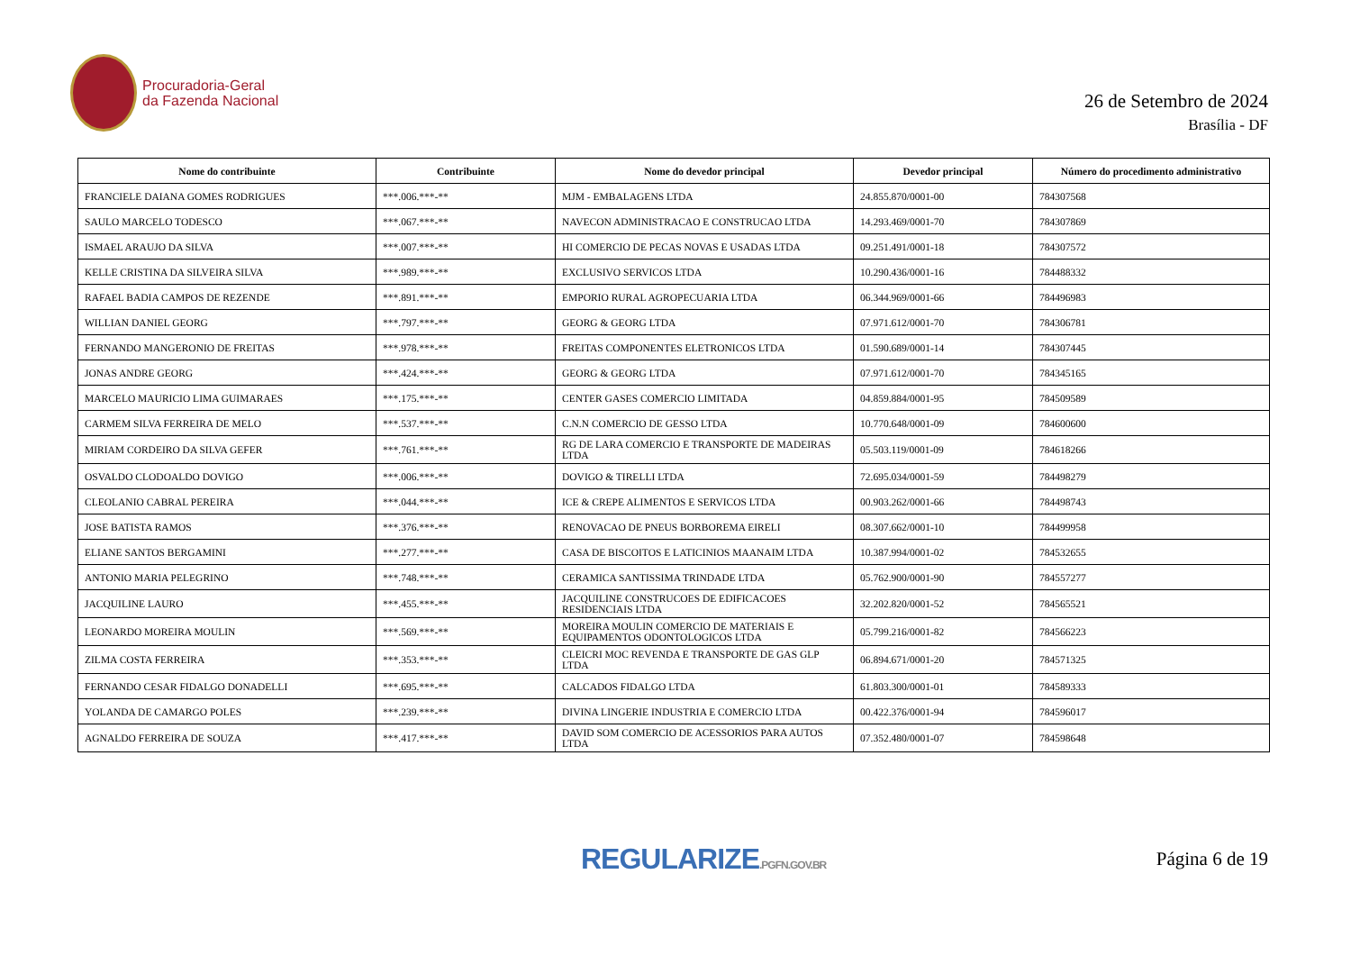Procuradoria-Geral
da Fazenda Nacional
26 de Setembro de 2024
Brasília - DF
| Nome do contribuinte | Contribuinte | Nome do devedor principal | Devedor principal | Número do procedimento administrativo |
| --- | --- | --- | --- | --- |
| FRANCIELE DAIANA GOMES RODRIGUES | ***.006.***-** | MJM - EMBALAGENS LTDA | 24.855.870/0001-00 | 784307568 |
| SAULO MARCELO TODESCO | ***.067.***-** | NAVECON ADMINISTRACAO E CONSTRUCAO LTDA | 14.293.469/0001-70 | 784307869 |
| ISMAEL ARAUJO DA SILVA | ***.007.***-** | HI COMERCIO DE PECAS NOVAS E USADAS LTDA | 09.251.491/0001-18 | 784307572 |
| KELLE CRISTINA DA SILVEIRA SILVA | ***.989.***-** | EXCLUSIVO SERVICOS LTDA | 10.290.436/0001-16 | 784488332 |
| RAFAEL BADIA CAMPOS DE REZENDE | ***.891.***-** | EMPORIO RURAL AGROPECUARIA LTDA | 06.344.969/0001-66 | 784496983 |
| WILLIAN DANIEL GEORG | ***.797.***-** | GEORG & GEORG LTDA | 07.971.612/0001-70 | 784306781 |
| FERNANDO MANGERONIO DE FREITAS | ***.978.***-** | FREITAS COMPONENTES ELETRONICOS LTDA | 01.590.689/0001-14 | 784307445 |
| JONAS ANDRE GEORG | ***.424.***-** | GEORG & GEORG LTDA | 07.971.612/0001-70 | 784345165 |
| MARCELO MAURICIO LIMA GUIMARAES | ***.175.***-** | CENTER GASES COMERCIO LIMITADA | 04.859.884/0001-95 | 784509589 |
| CARMEM SILVA FERREIRA DE MELO | ***.537.***-** | C.N.N COMERCIO DE GESSO LTDA | 10.770.648/0001-09 | 784600600 |
| MIRIAM CORDEIRO DA SILVA GEFER | ***.761.***-** | RG DE LARA COMERCIO E TRANSPORTE DE MADEIRAS LTDA | 05.503.119/0001-09 | 784618266 |
| OSVALDO CLODOALDO DOVIGO | ***.006.***-** | DOVIGO & TIRELLI LTDA | 72.695.034/0001-59 | 784498279 |
| CLEOLANIO CABRAL PEREIRA | ***.044.***-** | ICE & CREPE ALIMENTOS E SERVICOS LTDA | 00.903.262/0001-66 | 784498743 |
| JOSE BATISTA RAMOS | ***.376.***-** | RENOVACAO DE PNEUS BORBOREMA EIRELI | 08.307.662/0001-10 | 784499958 |
| ELIANE SANTOS BERGAMINI | ***.277.***-** | CASA DE BISCOITOS E LATICINIOS MAANAIM LTDA | 10.387.994/0001-02 | 784532655 |
| ANTONIO MARIA PELEGRINO | ***.748.***-** | CERAMICA SANTISSIMA TRINDADE LTDA | 05.762.900/0001-90 | 784557277 |
| JACQUILINE LAURO | ***.455.***-** | JACQUILINE CONSTRUCOES DE EDIFICACOES RESIDENCIAIS LTDA | 32.202.820/0001-52 | 784565521 |
| LEONARDO MOREIRA MOULIN | ***.569.***-** | MOREIRA MOULIN COMERCIO DE MATERIAIS E EQUIPAMENTOS ODONTOLOGICOS LTDA | 05.799.216/0001-82 | 784566223 |
| ZILMA COSTA FERREIRA | ***.353.***-** | CLEICRI MOC REVENDA E TRANSPORTE DE GAS GLP LTDA | 06.894.671/0001-20 | 784571325 |
| FERNANDO CESAR FIDALGO DONADELLI | ***.695.***-** | CALCADOS FIDALGO LTDA | 61.803.300/0001-01 | 784589333 |
| YOLANDA DE CAMARGO POLES | ***.239.***-** | DIVINA LINGERIE INDUSTRIA E COMERCIO LTDA | 00.422.376/0001-94 | 784596017 |
| AGNALDO FERREIRA DE SOUZA | ***.417.***-** | DAVID SOM COMERCIO DE ACESSORIOS PARA AUTOS LTDA | 07.352.480/0001-07 | 784598648 |
REGULARIZE.PGFN.GOV.BR
Página 6 de 19